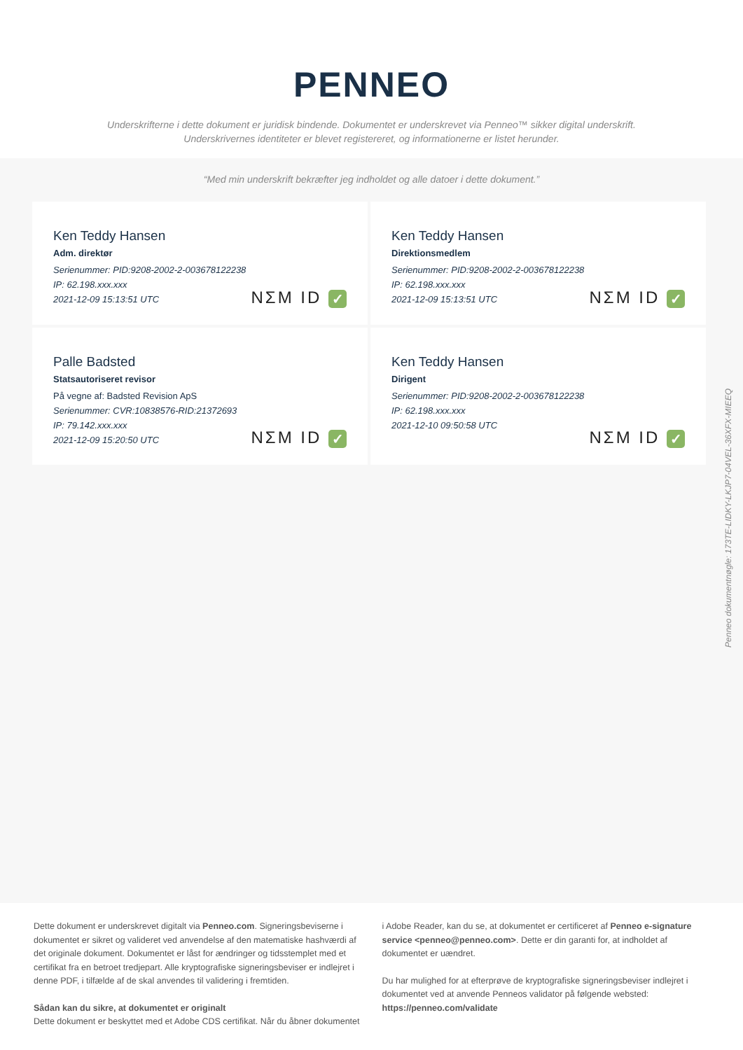PENNEO
Underskrifterne i dette dokument er juridisk bindende. Dokumentet er underskrevet via Penneo™ sikker digital underskrift.
Underskrivernes identiteter er blevet registereret, og informationerne er listet herunder.
“Med min underskrift bekræfter jeg indholdet og alle datoer i dette dokument.”
Ken Teddy Hansen
Adm. direktør
Serienummer: PID:9208-2002-2-003678122238
IP: 62.198.xxx.xxx
2021-12-09 15:13:51 UTC
NΣM ID ✓
Ken Teddy Hansen
Direktionsmedlem
Serienummer: PID:9208-2002-2-003678122238
IP: 62.198.xxx.xxx
2021-12-09 15:13:51 UTC
NΣM ID ✓
Palle Badsted
Statsautoriseret revisor
På vegne af: Badsted Revision ApS
Serienummer: CVR:10838576-RID:21372693
IP: 79.142.xxx.xxx
2021-12-09 15:20:50 UTC
NΣM ID ✓
Ken Teddy Hansen
Dirigent
Serienummer: PID:9208-2002-2-003678122238
IP: 62.198.xxx.xxx
2021-12-10 09:50:58 UTC
NΣM ID ✓
Penneo dokumentnøgle: 173TE-LIDKY-LKJP7-04VEL-36XFX-MIEEQ
Dette dokument er underskrevet digitalt via Penneo.com. Signeringsbeviserne i dokumentet er sikret og valideret ved anvendelse af den matematiske hashværdi af det originale dokument. Dokumentet er låst for ændringer og tidsstemplet med et certifikat fra en betroet tredjepart. Alle kryptografiske signeringsbeviser er indlejret i denne PDF, i tilfælde af de skal anvendes til validering i fremtiden.
Sådan kan du sikre, at dokumentet er originalt
Dette dokument er beskyttet med et Adobe CDS certifikat. Når du åbner dokumentet
i Adobe Reader, kan du se, at dokumentet er certificeret af Penneo e-signature service <penneo@penneo.com>. Dette er din garanti for, at indholdet af dokumentet er uændret.
Du har mulighed for at efterprøve de kryptografiske signeringsbeviser indlejret i dokumentet ved at anvende Penneos validator på følgende websted: https://penneo.com/validate